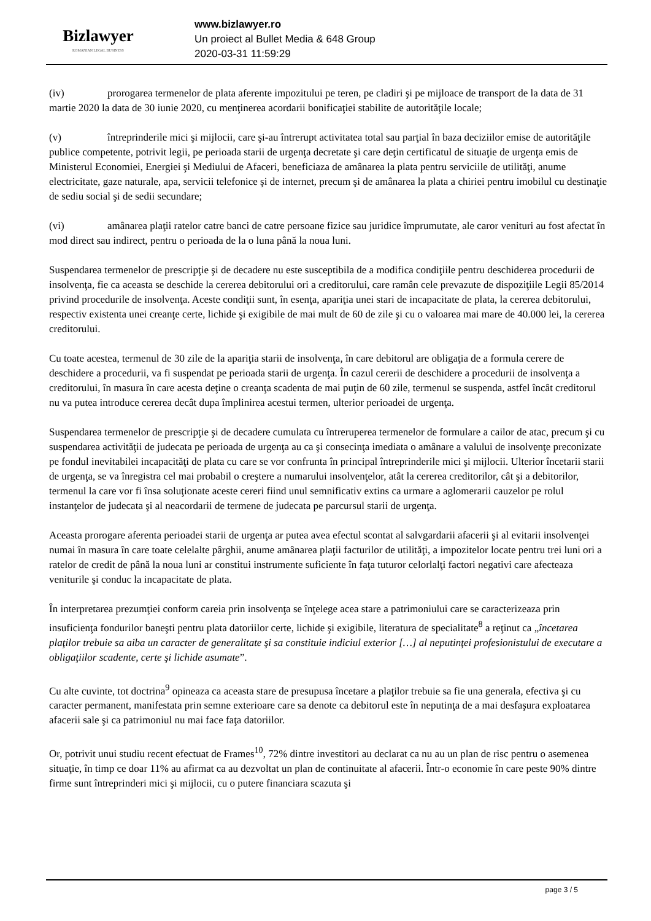Bizlawyer
ROMANIAN LEGAL BUSINESS
www.bizlawyer.ro
Un proiect al Bullet Media & 648 Group
2020-03-31 11:59:29
(iv) prorogarea termenelor de plata aferente impozitului pe teren, pe cladiri şi pe mijloace de transport de la data de 31 martie 2020 la data de 30 iunie 2020, cu menţinerea acordarii bonificaţiei stabilite de autorităţile locale;
(v) întreprinderile mici şi mijlocii, care şi-au întrerupt activitatea total sau parţial în baza deciziilor emise de autorităţile publice competente, potrivit legii, pe perioada starii de urgenţa decretate şi care deţin certificatul de situaţie de urgenţa emis de Ministerul Economiei, Energiei şi Mediului de Afaceri, beneficiaza de amânarea la plata pentru serviciile de utilităţi, anume electricitate, gaze naturale, apa, servicii telefonice şi de internet, precum şi de amânarea la plata a chiriei pentru imobilul cu destinaţie de sediu social şi de sedii secundare;
(vi) amânarea plaţii ratelor catre banci de catre persoane fizice sau juridice împrumutate, ale caror venituri au fost afectat în mod direct sau indirect, pentru o perioada de la o luna până la noua luni.
Suspendarea termenelor de prescripţie şi de decadere nu este susceptibila de a modifica condiţiile pentru deschiderea procedurii de insolvenţa, fie ca aceasta se deschide la cererea debitorului ori a creditorului, care ramân cele prevazute de dispoziţiile Legii 85/2014 privind procedurile de insolvenţa. Aceste condiţii sunt, în esenţa, apariţia unei stari de incapacitate de plata, la cererea debitorului, respectiv existenta unei creanţe certe, lichide şi exigibile de mai mult de 60 de zile şi cu o valoarea mai mare de 40.000 lei, la cererea creditorului.
Cu toate acestea, termenul de 30 zile de la apariţia starii de insolvenţa, în care debitorul are obligaţia de a formula cerere de deschidere a procedurii, va fi suspendat pe perioada starii de urgenţa. În cazul cererii de deschidere a procedurii de insolvenţa a creditorului, în masura în care acesta deţine o creanţa scadenta de mai puţin de 60 zile, termenul se suspenda, astfel încât creditorul nu va putea introduce cererea decât dupa împlinirea acestui termen, ulterior perioadei de urgenţa.
Suspendarea termenelor de prescripţie şi de decadere cumulata cu întreruperea termenelor de formulare a cailor de atac, precum şi cu suspendarea activităţii de judecata pe perioada de urgenţa au ca şi consecinţa imediata o amânare a valului de insolvenţe preconizate pe fondul inevitabilei incapacităţi de plata cu care se vor confrunta în principal întreprinderile mici şi mijlocii. Ulterior încetarii starii de urgenţa, se va înregistra cel mai probabil o creştere a numarului insolvenţelor, atât la cererea creditorilor, cât şi a debitorilor, termenul la care vor fi însa soluţionate aceste cereri fiind unul semnificativ extins ca urmare a aglomerarii cauzelor pe rolul instanţelor de judecata şi al neacordarii de termene de judecata pe parcursul starii de urgenţa.
Aceasta prorogare aferenta perioadei starii de urgenţa ar putea avea efectul scontat al salvgardarii afacerii şi al evitarii insolvenţei numai în masura în care toate celelalte pârghii, anume amânarea plaţii facturilor de utilităţi, a impozitelor locate pentru trei luni ori a ratelor de credit de până la noua luni ar constitui instrumente suficiente în faţa tuturor celorlalţi factori negativi care afecteaza veniturile şi conduc la incapacitate de plata.
În interpretarea prezumţiei conform careia prin insolvenţa se înţelege acea stare a patrimoniului care se caracterizeaza prin insuficienţa fondurilor baneşti pentru plata datoriilor certe, lichide şi exigibile, literatura de specialitate<sup>8</sup> a reţinut ca „încetarea plaţilor trebuie sa aiba un caracter de generalitate şi sa constituie indiciul exterior […] al neputinţei profesionistului de executare a obligaţiilor scadente, certe şi lichide asumate”.
Cu alte cuvinte, tot doctrina<sup>9</sup> opineaza ca aceasta stare de presupusa încetare a plaţilor trebuie sa fie una generala, efectiva şi cu caracter permanent, manifestata prin semne exterioare care sa denote ca debitorul este în neputinţa de a mai desfaşura exploatarea afacerii sale şi ca patrimoniul nu mai face faţa datoriilor.
Or, potrivit unui studiu recent efectuat de Frames<sup>10</sup>, 72% dintre investitori au declarat ca nu au un plan de risc pentru o asemenea situaţie, în timp ce doar 11% au afirmat ca au dezvoltat un plan de continuitate al afacerii. Într-o economie în care peste 90% dintre firme sunt întreprinderi mici şi mijlocii, cu o putere financiara scazuta şi
page 3 / 5